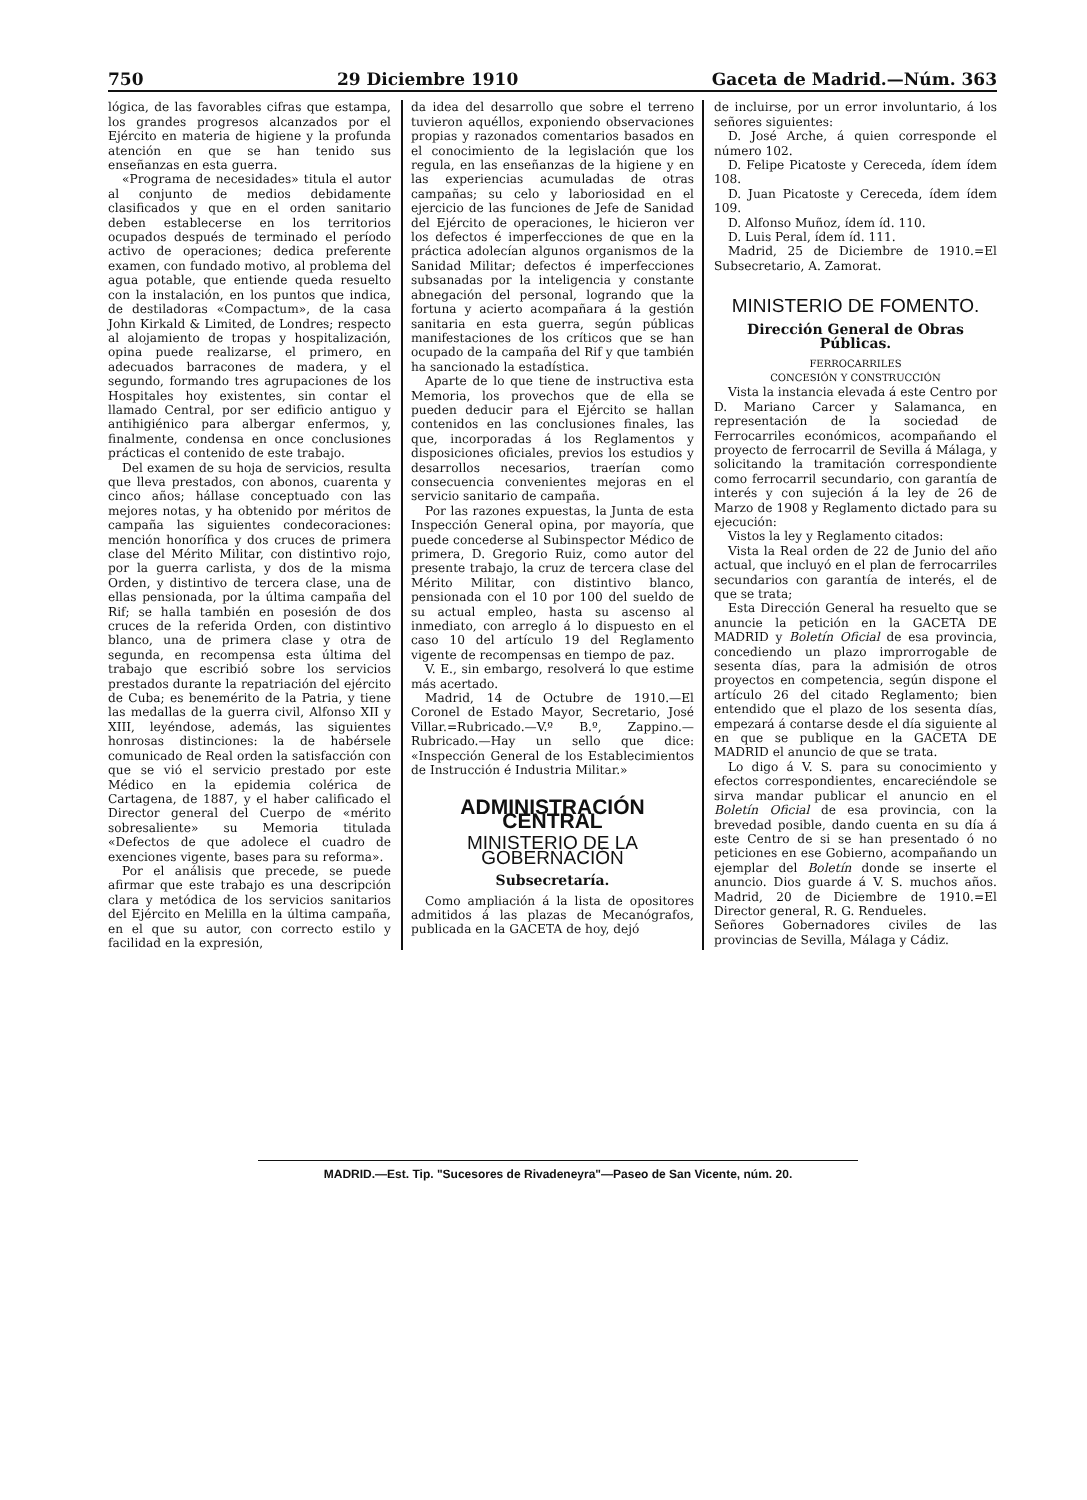750 29 Diciembre 1910 Gaceta de Madrid.—Núm. 363
lógica, de las favorables cifras que estampa, los grandes progresos alcanzados por el Ejército en materia de higiene y la profunda atención en que se han tenido sus enseñanzas en esta guerra.
«Programa de necesidades» titula el autor al conjunto de medios debidamente clasificados y que en el orden sanitario deben establecerse en los territorios ocupados después de terminado el período activo de operaciones; dedica preferente examen, con fundado motivo, al problema del agua potable, que entiende queda resuelto con la instalación, en los puntos que indica, de destiladoras «Compactum», de la casa John Kirkald & Limited, de Londres; respecto al alojamiento de tropas y hospitalización, opina puede realizarse, el primero, en adecuados barracones de madera, y el segundo, formando tres agrupaciones de los Hospitales hoy existentes, sin contar el llamado Central, por ser edificio antiguo y antihigiénico para albergar enfermos, y, finalmente, condensa en once conclusiones prácticas el contenido de este trabajo.
Del examen de su hoja de servicios, resulta que lleva prestados, con abonos, cuarenta y cinco años; hállase conceptuado con las mejores notas, y ha obtenido por méritos de campaña las siguientes condecoraciones: mención honorífica y dos cruces de primera clase del Mérito Militar, con distintivo rojo, por la guerra carlista, y dos de la misma Orden, y distintivo de tercera clase, una de ellas pensionada, por la última campaña del Rif; se halla también en posesión de dos cruces de la referida Orden, con distintivo blanco, una de primera clase y otra de segunda, en recompensa esta última del trabajo que escribió sobre los servicios prestados durante la repatriación del ejército de Cuba; es benemérito de la Patria, y tiene las medallas de la guerra civil, Alfonso XII y XIII, leyéndose, además, las siguientes honrosas distinciones: la de habérsele comunicado de Real orden la satisfacción con que se vió el servicio prestado por este Médico en la epidemia colérica de Cartagena, de 1887, y el haber calificado el Director general del Cuerpo de «mérito sobresaliente» su Memoria titulada «Defectos de que adolece el cuadro de exenciones vigente, bases para su reforma».
Por el análisis que precede, se puede afirmar que este trabajo es una descripción clara y metódica de los servicios sanitarios del Ejército en Melilla en la última campaña, en el que su autor, con correcto estilo y facilidad en la expresión,
da idea del desarrollo que sobre el terreno tuvieron aquéllos, exponiendo observaciones propias y razonados comentarios basados en el conocimiento de la legislación que los regula, en las enseñanzas de la higiene y en las experiencias acumuladas de otras campañas; su celo y laboriosidad en el ejercicio de las funciones de Jefe de Sanidad del Ejército de operaciones, le hicieron ver los defectos é imperfecciones de que en la práctica adolecían algunos organismos de la Sanidad Militar; defectos é imperfecciones subsanadas por la inteligencia y constante abnegación del personal, logrando que la fortuna y acierto acompañara á la gestión sanitaria en esta guerra, según públicas manifestaciones de los críticos que se han ocupado de la campaña del Rif y que también ha sancionado la estadística.
Aparte de lo que tiene de instructiva esta Memoria, los provechos que de ella se pueden deducir para el Ejército se hallan contenidos en las conclusiones finales, las que, incorporadas á los Reglamentos y disposiciones oficiales, previos los estudios y desarrollos necesarios, traerían como consecuencia convenientes mejoras en el servicio sanitario de campaña.
Por las razones expuestas, la Junta de esta Inspección General opina, por mayoría, que puede concederse al Subinspector Médico de primera, D. Gregorio Ruiz, como autor del presente trabajo, la cruz de tercera clase del Mérito Militar, con distintivo blanco, pensionada con el 10 por 100 del sueldo de su actual empleo, hasta su ascenso al inmediato, con arreglo á lo dispuesto en el caso 10 del artículo 19 del Reglamento vigente de recompensas en tiempo de paz.
V. E., sin embargo, resolverá lo que estime más acertado.
Madrid, 14 de Octubre de 1910.—El Coronel de Estado Mayor, Secretario, José Villar.=Rubricado.—V.º B.º, Zappino.—Rubricado.—Hay un sello que dice: «Inspección General de los Establecimientos de Instrucción é Industria Militar.»
ADMINISTRACIÓN CENTRAL
MINISTERIO DE LA GOBERNACIÓN
Subsecretaría.
Como ampliación á la lista de opositores admitidos á las plazas de Mecanógrafos, publicada en la GACETA de hoy, dejó
de incluirse, por un error involuntario, á los señores siguientes:
D. José Arche, á quien corresponde el número 102.
D. Felipe Picatoste y Cereceda, ídem ídem 108.
D. Juan Picatoste y Cereceda, ídem ídem 109.
D. Alfonso Muñoz, ídem íd. 110.
D. Luis Peral, ídem íd. 111.
Madrid, 25 de Diciembre de 1910.=El Subsecretario, A. Zamorat.
MINISTERIO DE FOMENTO.
Dirección General de Obras Públicas.
FERROCARRILES
CONCESIÓN Y CONSTRUCCIÓN
Vista la instancia elevada á este Centro por D. Mariano Carcer y Salamanca, en representación de la sociedad de Ferrocarriles económicos, acompañando el proyecto de ferrocarril de Sevilla á Málaga, y solicitando la tramitación correspondiente como ferrocarril secundario, con garantía de interés y con sujeción á la ley de 26 de Marzo de 1908 y Reglamento dictado para su ejecución:
Vistos la ley y Reglamento citados:
Vista la Real orden de 22 de Junio del año actual, que incluyó en el plan de ferrocarriles secundarios con garantía de interés, el de que se trata;
Esta Dirección General ha resuelto que se anuncie la petición en la GACETA DE MADRID y Boletín Oficial de esa provincia, concediendo un plazo improrrogable de sesenta días, para la admisión de otros proyectos en competencia, según dispone el artículo 26 del citado Reglamento; bien entendido que el plazo de los sesenta días, empezará á contarse desde el día siguiente al en que se publique en la GACETA DE MADRID el anuncio de que se trata.
Lo digo á V. S. para su conocimiento y efectos correspondientes, encareciéndole se sirva mandar publicar el anuncio en el Boletín Oficial de esa provincia, con la brevedad posible, dando cuenta en su día á este Centro de si se han presentado ó no peticiones en ese Gobierno, acompañando un ejemplar del Boletín donde se inserte el anuncio. Dios guarde á V. S. muchos años. Madrid, 20 de Diciembre de 1910.=El Director general, R. G. Rendueles.
Señores Gobernadores civiles de las provincias de Sevilla, Málaga y Cádiz.
MADRID.—Est. Tip. "Sucesores de Rivadeneyra"—Paseo de San Vicente, núm. 20.